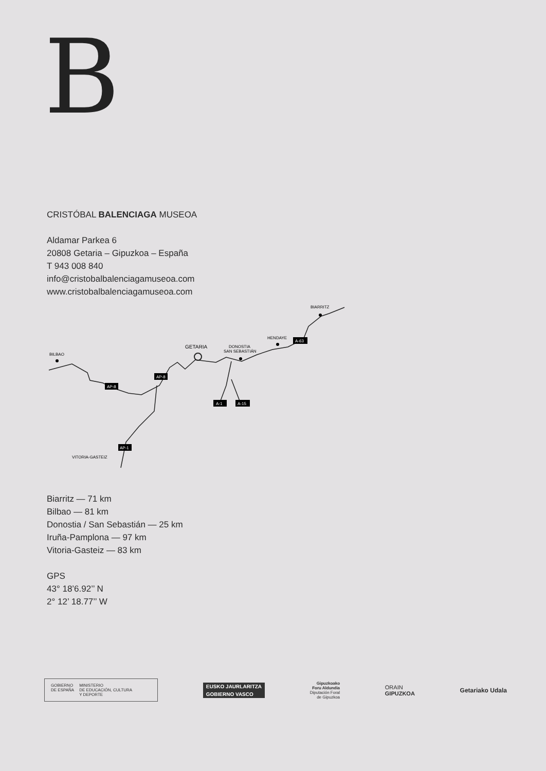B
CRISTÓBAL BALENCIAGA MUSEOA
Aldamar Parkea 6
20808 Getaria – Gipuzkoa – España
T 943 008 840
info@cristobalbalenciagamuseoa.com
www.cristobalbalenciagamuseoa.com
BILBAO
GETARIA
DONOSTIA
SAN SEBASTIÁN
HENDAYE
BIARRITZ
VITORIA-GASTEIZ
AP-8
AP-8
A-63
A-1
A-15
AP-1
Biarritz — 71 km
Bilbao — 81 km
Donostia / San Sebastián — 25 km
Iruña-Pamplona — 97 km
Vitoria-Gasteiz — 83 km
GPS
43° 18’6.92’’ N
2° 12’ 18.77’’ W
GOBIERNO
DE ESPAÑA MINISTERIO
DE EDUCACIÓN, CULTURA
Y DEPORTE
EUSKO JAURLARITZA
GOBIERNO VASCO
Gipuzkoako
Foru Aldundia
Diputación Foral
de Gipuzkoa
ORAIN
GIPUZKOA
Getariako Udala